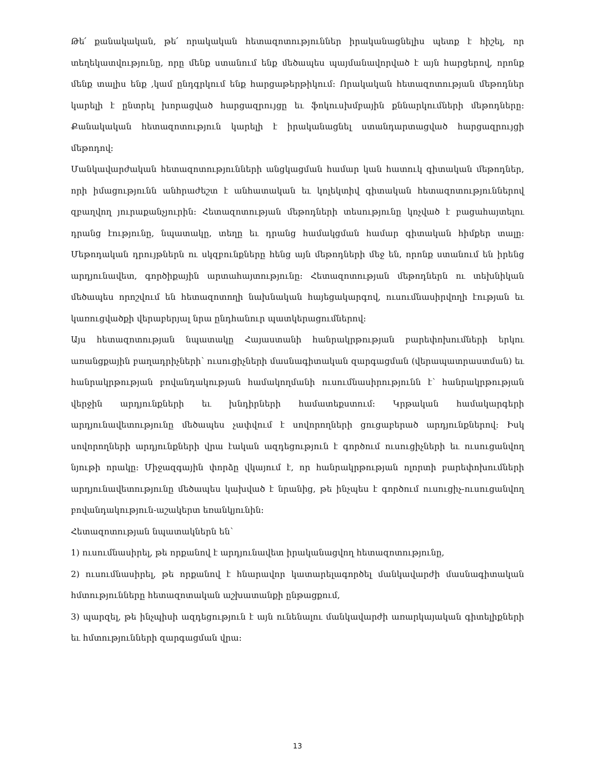Թե՛ քանակական, թե՛ որակական հետազոտություններ իրականացնելիս պետք է հիշել, որ տեղեկատվությունը, որը մենք ստանում ենք մեծապես պայմանավորված է այն հարցերով, որոնք մենք տալիս ենք ,կամ ընդգրկում ենք հարցաթերթիկում: Որակական հետազոտության մեթոդներ կարելի է ընտրել խորացված հարցազրույցը եւ ֆոկուսխմբային քննարկումների մեթոդները։ Քանակական հետազոտություն կարելի է իրականացնել ստանդարտացված հարցազրույցի մեթոդով:
Մանկավարժական հետազոտությունների անցկացման համար կան հատուկ գիտական մեթոդներ, որի իմացությունն անհրաժեշտ է անհատական եւ կոլեկտիվ գիտական հետազոտություններով զբաղվող յուրաքանչյուրին: Հետազոտության մեթոդների տեսությունը կոչված է բացահայտելու դրանց էությունը, նպատակը, տեղը եւ դրանց համակցման համար գիտական հիմքեր տալը: Մեթոդական դրույթներն ու սկզբունքները հենց այն մեթոդների մեջ են, որոնք ստանում են իրենց արդյունավետ, գործիքային արտահայտությունը։ Հետազոտության մեթոդներն ու տեխնիկան մեծապես որոշվում են հետազոտողի նախնական հայեցակարգով, ուսումնասիրվողի էության եւ կառուցվածքի վերաբերյալ նրա ընդհանուր պատկերացումներով:
Այս հետազոտության նպատակը Հայաստանի հանրակրթության բարեփոխումների երկու առանցքային բաղադրիչների՝ ուսուցիչների մասնագիտական զարգացման (վերապատրաստման) եւ հանրակրթության բովանդակության համակողմանի ուսումնասիրությունն է՝ հանրակրթության վերջին արդյունքների եւ խնդիրների համատեքստում։ Կրթական համակարգերի արդյունավետությունը մեծապես չափվում է սովորողների ցուցաբերած արդյունքներով։ Իսկ սովորողների արդյունքների վրա էական ազդեցություն է գործում ուսուցիչների եւ ուսուցանվող նյութի որակը։ Միջազգային փորձը վկայում է, որ հանրակրթության ոլորտի բարեփոխումների արդյունավետությունը մեծապես կախված է նրանից, թե ինչպես է գործում ուսուցիչ-ուսուցանվող բովանդակություն-աշակերտ եռանկյունին։
Հետազոտության նպատակներն են՝
1) ուսումնասիրել, թե որքանով է արդյունավետ իրականացվող հետազոտությունը,
2) ուսումնասիրել, թե որքանով է հնարավոր կատարելագործել մանկավարժի մասնագիտական հմտությունները հետազոտական աշխատանքի ընթացքում,
3) պարզել, թե ինչպիսի ազդեցություն է այն ունենալու մանկավարժի առարկայական գիտելիքների եւ հմտությունների զարգացման վրա:
13